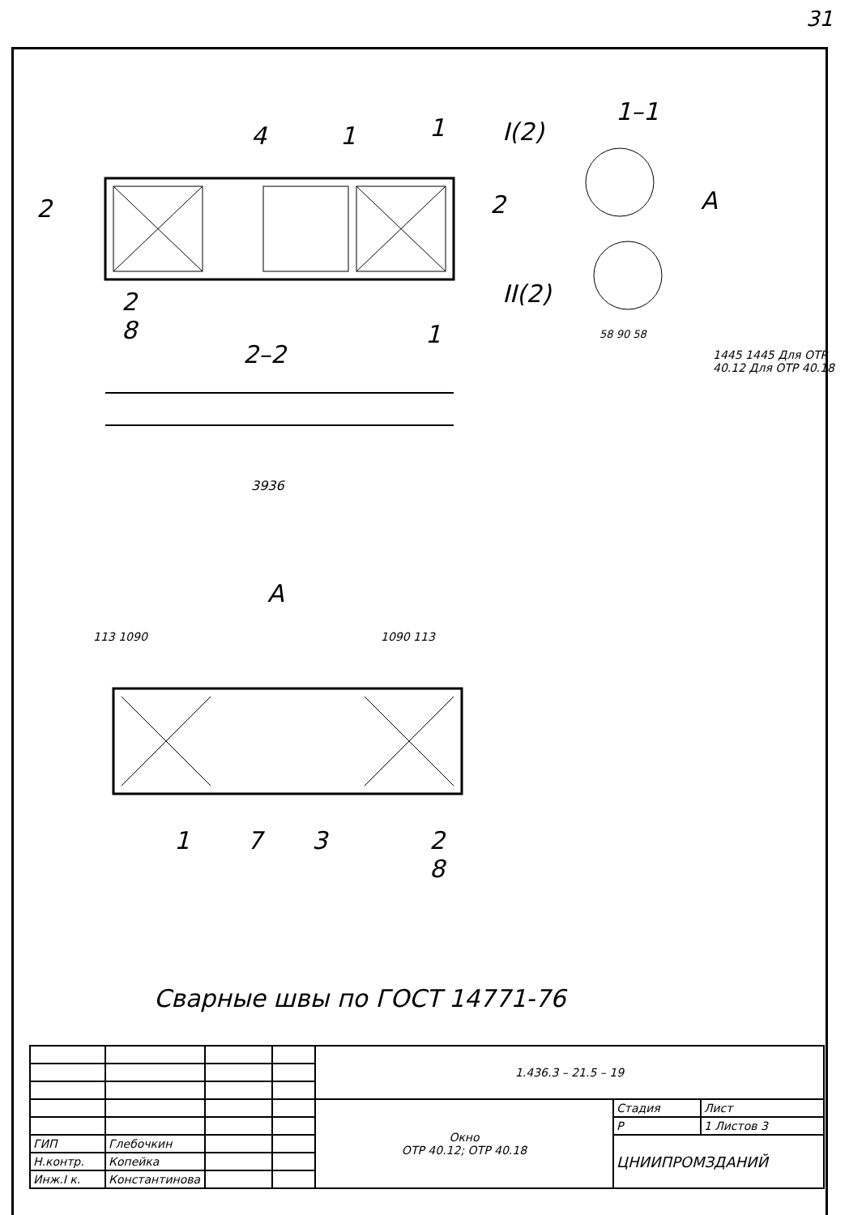31
4 1 1
1–1
I(2)
2 2 А
2
8
II(2)
1
2–2
58 90 58
1445 1445 Для ОТР 40.12 Для ОТР 40.18
3936
А
113 1090 1090 113
1 7 3
2
8
Сварные швы по ГОСТ 14771-76
| | | | | 1.436.3 – 21.5 – 19 | | |
| | | | | Окно ОТР 40.12; ОТР 40.18 | Стадия | Лист |
| | | | | | Р | 1 Листов 3 |
| ГИП | Глебочкин | | | | ЦНИИПРОМЗДАНИЙ | |
| Н.контр. | Копейка | | | | | |
| Инж.I к. | Константинова | | | | | |